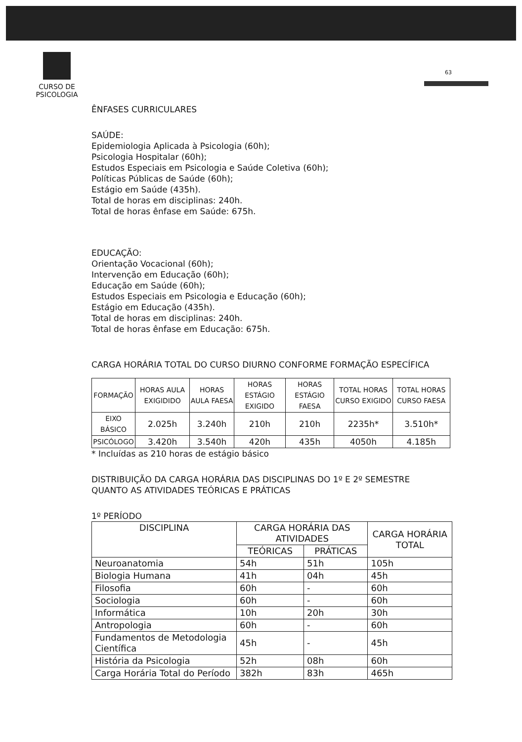CURSO DE
PSICOLOGIA
63
ÊNFASES CURRICULARES
SAÚDE:
Epidemiologia Aplicada à Psicologia (60h);
Psicologia Hospitalar (60h);
Estudos Especiais em Psicologia e Saúde Coletiva (60h);
Políticas Públicas de Saúde (60h);
Estágio em Saúde (435h).
Total de horas em disciplinas: 240h.
Total de horas ênfase em Saúde: 675h.
EDUCAÇÃO:
Orientação Vocacional (60h);
Intervenção em Educação (60h);
Educação em Saúde (60h);
Estudos Especiais em Psicologia e Educação (60h);
Estágio em Educação (435h).
Total de horas em disciplinas: 240h.
Total de horas ênfase em Educação: 675h.
CARGA HORÁRIA TOTAL DO CURSO DIURNO CONFORME FORMAÇÃO ESPECÍFICA
| FORMAÇÃO | HORAS AULA EXIGIDIDO | HORAS AULA FAESA | HORAS ESTÁGIO EXIGIDO | HORAS ESTÁGIO FAESA | TOTAL HORAS CURSO EXIGIDO | TOTAL HORAS CURSO FAESA |
| --- | --- | --- | --- | --- | --- | --- |
| EIXO BÁSICO | 2.025h | 3.240h | 210h | 210h | 2235h* | 3.510h* |
| PSICÓLOGO | 3.420h | 3.540h | 420h | 435h | 4050h | 4.185h |
* Incluídas as 210 horas de estágio básico
DISTRIBUIÇÃO DA CARGA HORÁRIA DAS DISCIPLINAS DO 1º E 2º SEMESTRE QUANTO AS ATIVIDADES TEÓRICAS E PRÁTICAS
1º PERÍODO
| DISCIPLINA | CARGA HORÁRIA DAS ATIVIDADES | | CARGA HORÁRIA TOTAL |
| --- | --- | --- | --- |
| | TEÓRICAS | PRÁTICAS | |
| Neuroanatomia | 54h | 51h | 105h |
| Biologia Humana | 41h | 04h | 45h |
| Filosofia | 60h | - | 60h |
| Sociologia | 60h | - | 60h |
| Informática | 10h | 20h | 30h |
| Antropologia | 60h | - | 60h |
| Fundamentos de Metodologia Científica | 45h | - | 45h |
| História da Psicologia | 52h | 08h | 60h |
| Carga Horária Total do Período | 382h | 83h | 465h |